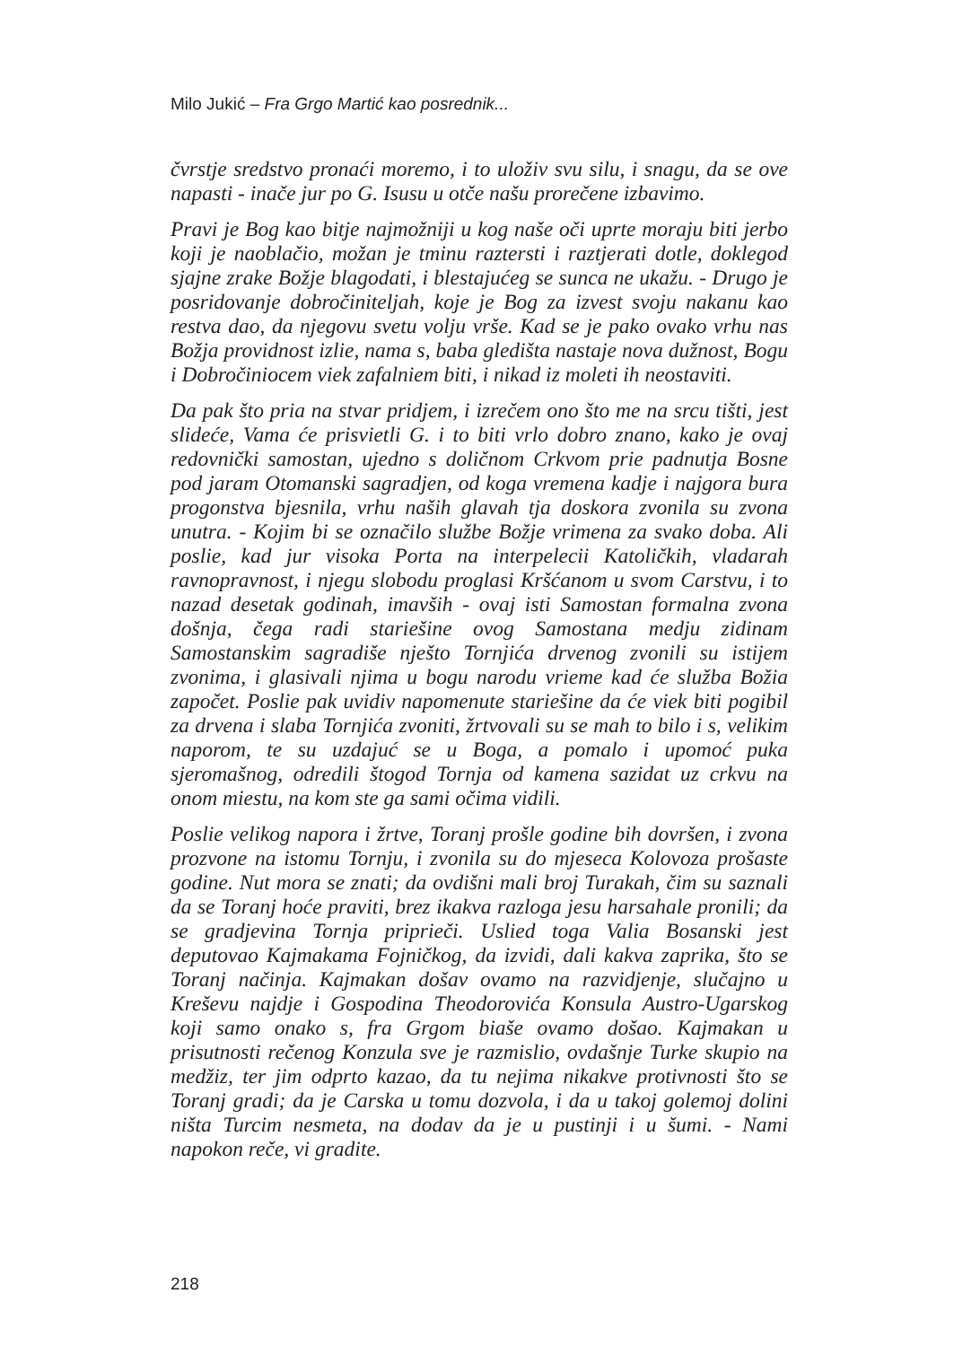Milo Jukić – Fra Grgo Martić kao posrednik...
čvrstje sredstvo pronaći moremo, i to uloživ svu silu, i snagu, da se ove napasti - inače jur po G. Isusu u otče našu prorečene izbavimo.
Pravi je Bog kao bitje najmožniji u kog naše oči uprte moraju biti jerbo koji je naoblačio, možan je tminu raztersti i raztjerati dotle, doklegod sjajne zrake Božje blagodati, i blestajućeg se sunca ne ukažu. - Drugo je posridovanje dobročiniteljah, koje je Bog za izvest svoju nakanu kao restva dao, da njegovu svetu volju vrše. Kad se je pako ovako vrhu nas Božja providnost izlie, nama s, baba gledišta nastaje nova dužnost, Bogu i Dobročiniocem viek zafalniem biti, i nikad iz moleti ih neostaviti.
Da pak što pria na stvar pridjem, i izrečem ono što me na srcu tišti, jest slideće, Vama će prisvietli G. i to biti vrlo dobro znano, kako je ovaj redovnički samostan, ujedno s doličnom Crkvom prie padnutja Bosne pod jaram Otomanski sagradjen, od koga vremena kadje i najgora bura progonstva bjesnila, vrhu naših glavah tja doskora zvonila su zvona unutra. - Kojim bi se označilo službe Božje vrimena za svako doba. Ali poslie, kad jur visoka Porta na interpelecii Katoličkih, vladarah ravnopravnost, i njegu slobodu proglasi Kršćanom u svom Carstvu, i to nazad desetak godinah, imavših - ovaj isti Samostan formalna zvona došnja, čega radi stariešine ovog Samostana medju zidinam Samostanskim sagradiše nješto Tornjića drvenog zvonili su istijem zvonima, i glasivali njima u bogu narodu vrieme kad će služba Božia započet. Poslie pak uvidiv napomenute stariešine da će viek biti pogibil za drvena i slaba Tornjića zvoniti, žrtvovali su se mah to bilo i s, velikim naporom, te su uzdajuć se u Boga, a pomalo i upomoć puka sjeromašnog, odredili štogod Tornja od kamena sazidat uz crkvu na onom miestu, na kom ste ga sami očima vidili.
Poslie velikog napora i žrtve, Toranj prošle godine bih dovršen, i zvona prozvone na istomu Tornju, i zvonila su do mjeseca Kolovoza prošaste godine. Nut mora se znati; da ovdišni mali broj Turakah, čim su saznali da se Toranj hoće praviti, brez ikakva razloga jesu harsahale pronili; da se gradjevina Tornja priprieči. Uslied toga Valia Bosanski jest deputovao Kajmakama Fojničkog, da izvidi, dali kakva zaprika, što se Toranj načinja. Kajmakan došav ovamo na razvidjenje, slučajno u Kreševu najdje i Gospodina Theodorovića Konsula Austro-Ugarskog koji samo onako s, fra Grgom biaše ovamo došao. Kajmakan u prisutnosti rečenog Konzula sve je razmislio, ovdašnje Turke skupio na medžiz, ter jim odprto kazao, da tu nejima nikakve protivnosti što se Toranj gradi; da je Carska u tomu dozvola, i da u takoj golemoj dolini ništa Turcim nesmeta, na dodav da je u pustinji i u šumi. - Nami napokon reče, vi gradite.
218